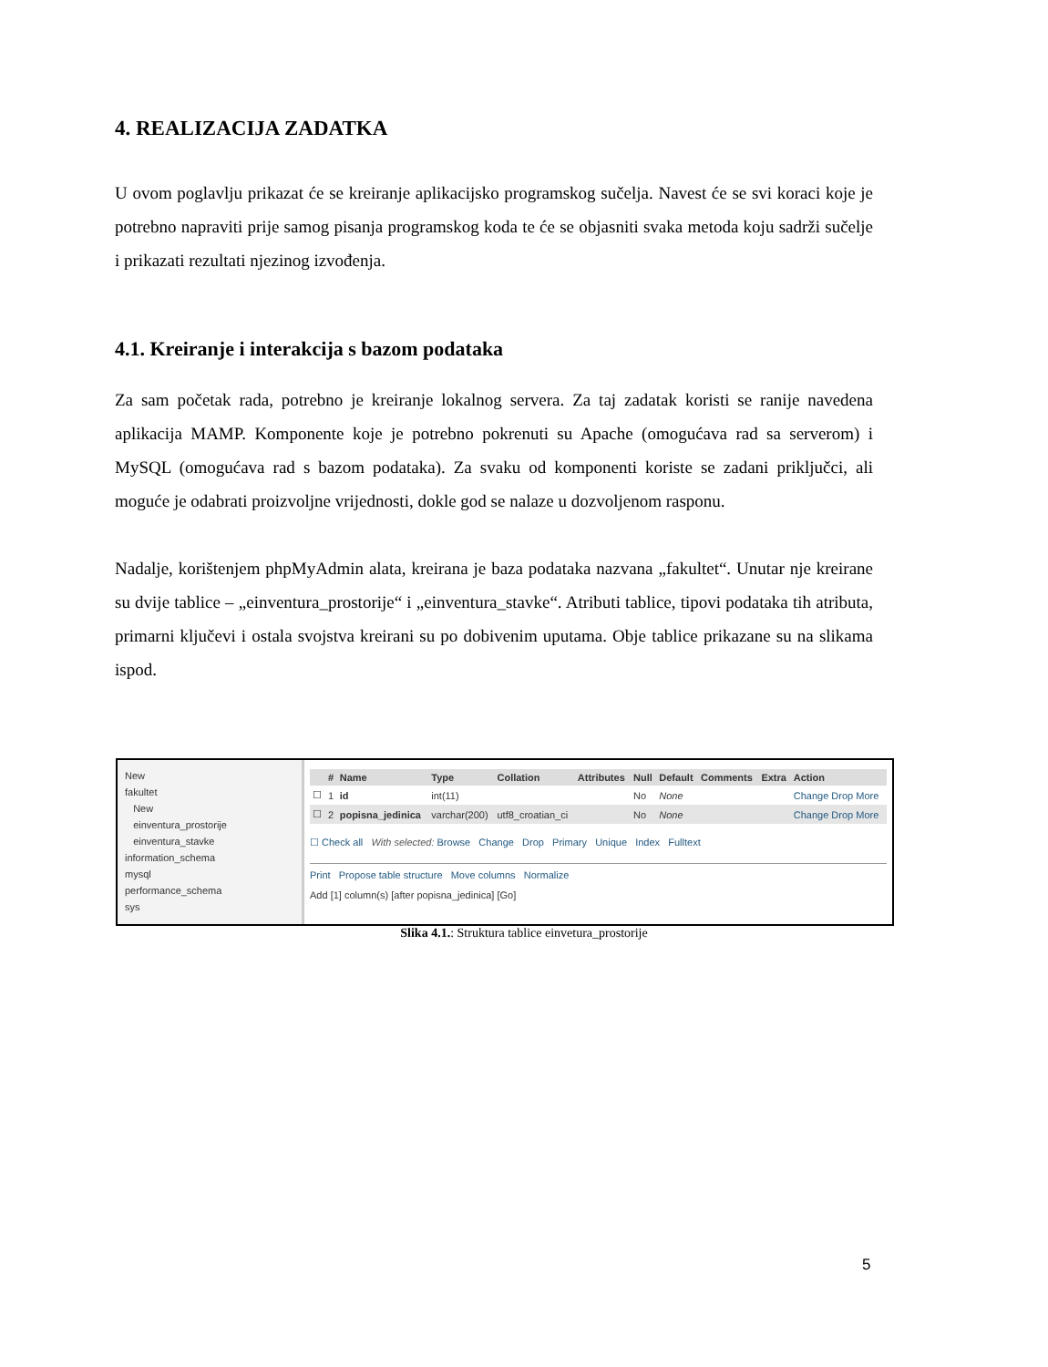4. REALIZACIJA ZADATKA
U ovom poglavlju prikazat će se kreiranje aplikacijsko programskog sučelja. Navest će se svi koraci koje je potrebno napraviti prije samog pisanja programskog koda te će se objasniti svaka metoda koju sadrži sučelje i prikazati rezultati njezinog izvođenja.
4.1. Kreiranje i interakcija s bazom podataka
Za sam početak rada, potrebno je kreiranje lokalnog servera. Za taj zadatak koristi se ranije navedena aplikacija MAMP. Komponente koje je potrebno pokrenuti su Apache (omogućava rad sa serverom) i MySQL (omogućava rad s bazom podataka). Za svaku od komponenti koriste se zadani priključci, ali moguće je odabrati proizvoljne vrijednosti, dokle god se nalaze u dozvoljenom rasponu.
Nadalje, korištenjem phpMyAdmin alata, kreirana je baza podataka nazvana „fakultet“. Unutar nje kreirane su dvije tablice – „einventura_prostorije“ i „einventura_stavke“. Atributi tablice, tipovi podataka tih atributa, primarni ključevi i ostala svojstva kreirani su po dobivenim uputama. Obje tablice prikazane su na slikama ispod.
New
fakultet
New
einventura_prostorije
einventura_stavke
information_schema
mysql
performance_schema
sys
| | # | Name | Type | Collation | Attributes | Null | Default | Comments | Extra | Action |
| --- | --- | --- | --- | --- | --- | --- | --- | --- | --- | --- |
| ☐ | 1 | id | int(11) | | | No | None | | | Change Drop More |
| ☐ | 2 | popisna_jedinica | varchar(200) | utf8_croatian_ci | | No | None | | | Change Drop More |
☐ Check all With selected: Browse Change Drop Primary Unique Index Fulltext
Print Propose table structure Move columns Normalize
Add [1] column(s) [after popisna_jedinica] [Go]
Slika 4.1.: Struktura tablice einvetura_prostorije
5